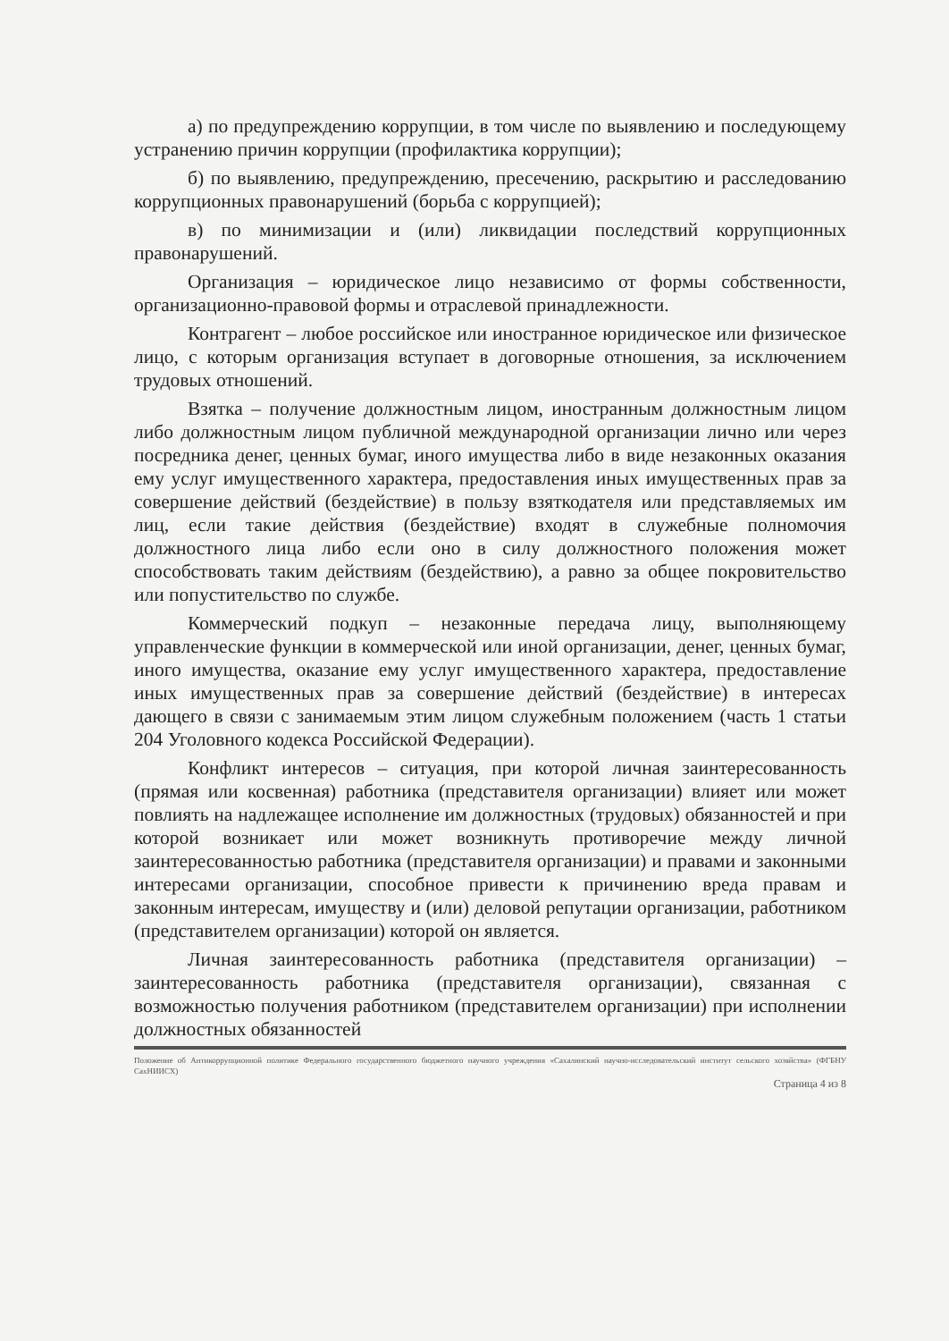а) по предупреждению коррупции, в том числе по выявлению и последующему устранению причин коррупции (профилактика коррупции);
б) по выявлению, предупреждению, пресечению, раскрытию и расследованию коррупционных правонарушений (борьба с коррупцией);
в) по минимизации и (или) ликвидации последствий коррупционных правонарушений.
Организация – юридическое лицо независимо от формы собственности, организационно-правовой формы и отраслевой принадлежности.
Контрагент – любое российское или иностранное юридическое или физическое лицо, с которым организация вступает в договорные отношения, за исключением трудовых отношений.
Взятка – получение должностным лицом, иностранным должностным лицом либо должностным лицом публичной международной организации лично или через посредника денег, ценных бумаг, иного имущества либо в виде незаконных оказания ему услуг имущественного характера, предоставления иных имущественных прав за совершение действий (бездействие) в пользу взяткодателя или представляемых им лиц, если такие действия (бездействие) входят в служебные полномочия должностного лица либо если оно в силу должностного положения может способствовать таким действиям (бездействию), а равно за общее покровительство или попустительство по службе.
Коммерческий подкуп – незаконные передача лицу, выполняющему управленческие функции в коммерческой или иной организации, денег, ценных бумаг, иного имущества, оказание ему услуг имущественного характера, предоставление иных имущественных прав за совершение действий (бездействие) в интересах дающего в связи с занимаемым этим лицом служебным положением (часть 1 статьи 204 Уголовного кодекса Российской Федерации).
Конфликт интересов – ситуация, при которой личная заинтересованность (прямая или косвенная) работника (представителя организации) влияет или может повлиять на надлежащее исполнение им должностных (трудовых) обязанностей и при которой возникает или может возникнуть противоречие между личной заинтересованностью работника (представителя организации) и правами и законными интересами организации, способное привести к причинению вреда правам и законным интересам, имуществу и (или) деловой репутации организации, работником (представителем организации) которой он является.
Личная заинтересованность работника (представителя организации) – заинтересованность работника (представителя организации), связанная с возможностью получения работником (представителем организации) при исполнении должностных обязанностей
Положение об Антикоррупционной политике Федерального государственного бюджетного научного учреждения «Сахалинский научно-исследовательский институт сельского хозяйства» (ФГБНУ СахНИИСХ)
Страница 4 из 8